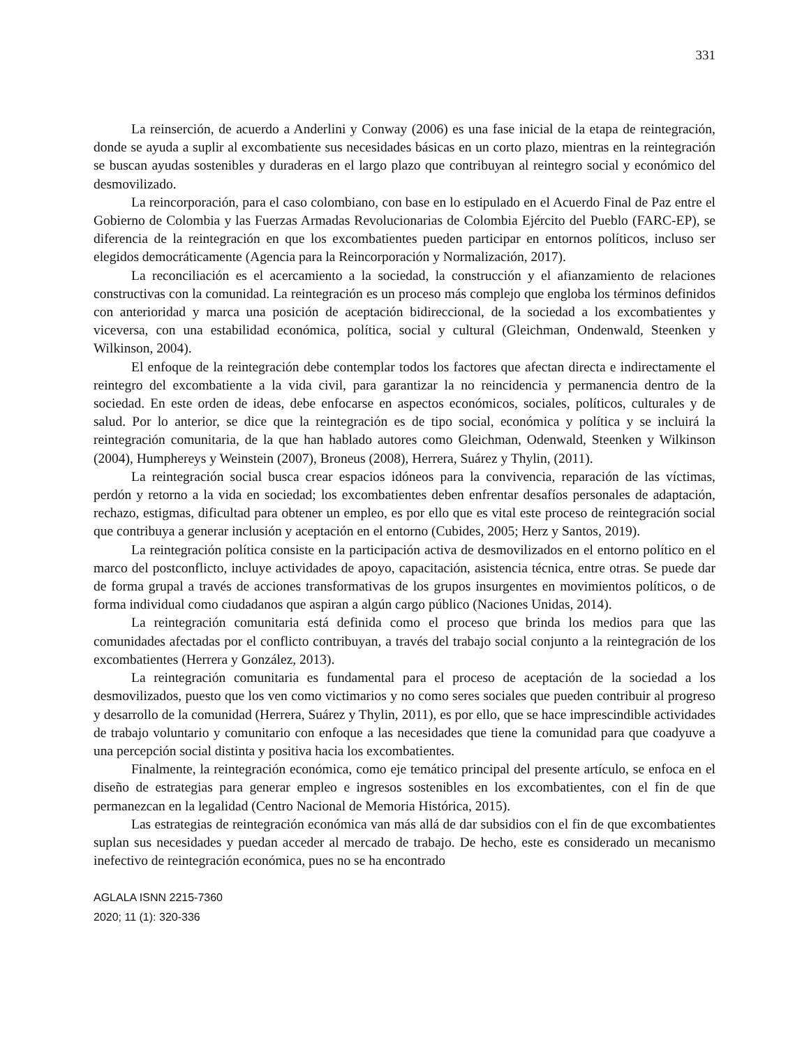331
La reinserción, de acuerdo a Anderlini y Conway (2006) es una fase inicial de la etapa de reintegración, donde se ayuda a suplir al excombatiente sus necesidades básicas en un corto plazo, mientras en la reintegración se buscan ayudas sostenibles y duraderas en el largo plazo que contribuyan al reintegro social y económico del desmovilizado.
La reincorporación, para el caso colombiano, con base en lo estipulado en el Acuerdo Final de Paz entre el Gobierno de Colombia y las Fuerzas Armadas Revolucionarias de Colombia Ejército del Pueblo (FARC-EP), se diferencia de la reintegración en que los excombatientes pueden participar en entornos políticos, incluso ser elegidos democráticamente (Agencia para la Reincorporación y Normalización, 2017).
La reconciliación es el acercamiento a la sociedad, la construcción y el afianzamiento de relaciones constructivas con la comunidad. La reintegración es un proceso más complejo que engloba los términos definidos con anterioridad y marca una posición de aceptación bidireccional, de la sociedad a los excombatientes y viceversa, con una estabilidad económica, política, social y cultural (Gleichman, Ondenwald, Steenken y Wilkinson, 2004).
El enfoque de la reintegración debe contemplar todos los factores que afectan directa e indirectamente el reintegro del excombatiente a la vida civil, para garantizar la no reincidencia y permanencia dentro de la sociedad. En este orden de ideas, debe enfocarse en aspectos económicos, sociales, políticos, culturales y de salud. Por lo anterior, se dice que la reintegración es de tipo social, económica y política y se incluirá la reintegración comunitaria, de la que han hablado autores como Gleichman, Odenwald, Steenken y Wilkinson (2004), Humphereys y Weinstein (2007), Broneus (2008), Herrera, Suárez y Thylin, (2011).
La reintegración social busca crear espacios idóneos para la convivencia, reparación de las víctimas, perdón y retorno a la vida en sociedad; los excombatientes deben enfrentar desafíos personales de adaptación, rechazo, estigmas, dificultad para obtener un empleo, es por ello que es vital este proceso de reintegración social que contribuya a generar inclusión y aceptación en el entorno (Cubides, 2005; Herz y Santos, 2019).
La reintegración política consiste en la participación activa de desmovilizados en el entorno político en el marco del postconflicto, incluye actividades de apoyo, capacitación, asistencia técnica, entre otras. Se puede dar de forma grupal a través de acciones transformativas de los grupos insurgentes en movimientos políticos, o de forma individual como ciudadanos que aspiran a algún cargo público (Naciones Unidas, 2014).
La reintegración comunitaria está definida como el proceso que brinda los medios para que las comunidades afectadas por el conflicto contribuyan, a través del trabajo social conjunto a la reintegración de los excombatientes (Herrera y González, 2013).
La reintegración comunitaria es fundamental para el proceso de aceptación de la sociedad a los desmovilizados, puesto que los ven como victimarios y no como seres sociales que pueden contribuir al progreso y desarrollo de la comunidad (Herrera, Suárez y Thylin, 2011), es por ello, que se hace imprescindible actividades de trabajo voluntario y comunitario con enfoque a las necesidades que tiene la comunidad para que coadyuve a una percepción social distinta y positiva hacia los excombatientes.
Finalmente, la reintegración económica, como eje temático principal del presente artículo, se enfoca en el diseño de estrategias para generar empleo e ingresos sostenibles en los excombatientes, con el fin de que permanezcan en la legalidad (Centro Nacional de Memoria Histórica, 2015).
Las estrategias de reintegración económica van más allá de dar subsidios con el fin de que excombatientes suplan sus necesidades y puedan acceder al mercado de trabajo. De hecho, este es considerado un mecanismo inefectivo de reintegración económica, pues no se ha encontrado
AGLALA ISNN 2215-7360
2020; 11 (1): 320-336